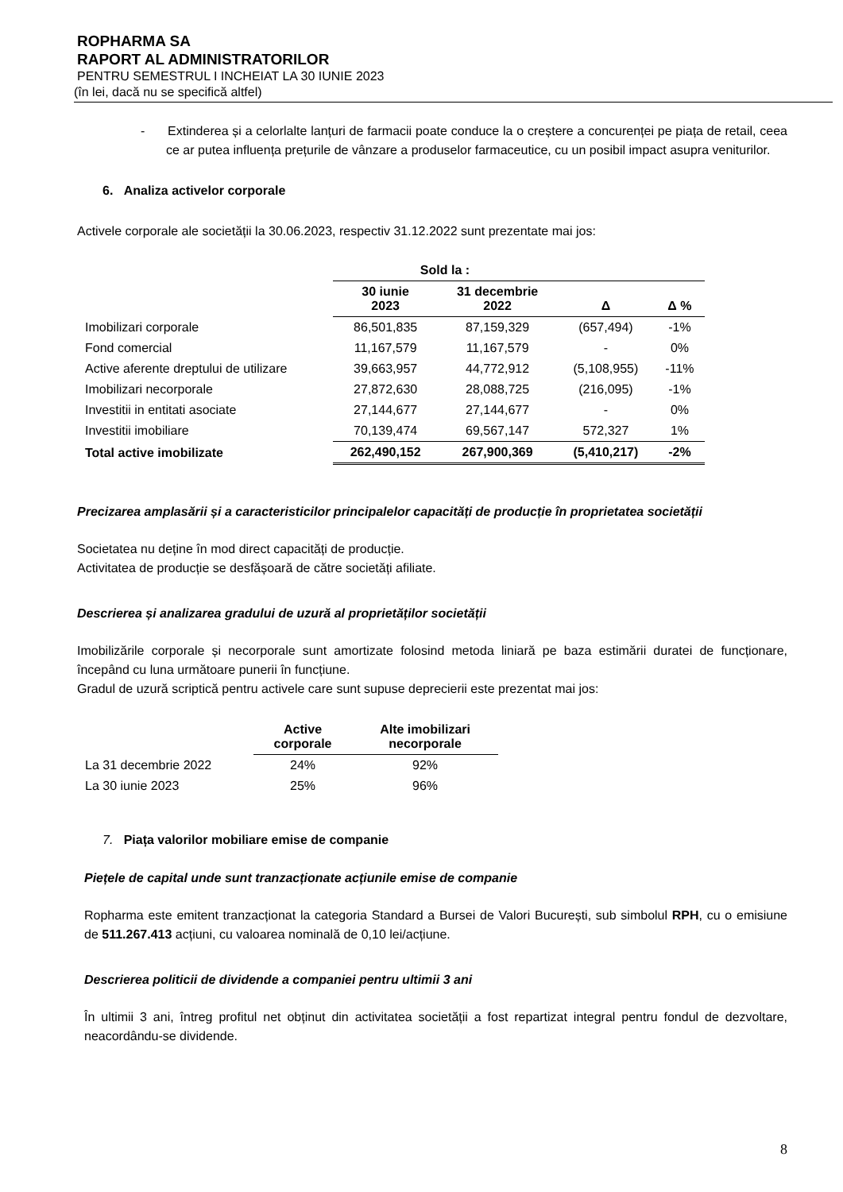ROPHARMA SA
RAPORT AL ADMINISTRATORILOR
PENTRU SEMESTRUL I INCHEIAT LA 30 IUNIE 2023
(în lei, dacă nu se specifică altfel)
- Extinderea și a celorlalte lanțuri de farmacii poate conduce la o creștere a concurenței pe piața de retail, ceea ce ar putea influența prețurile de vânzare a produselor farmaceutice, cu un posibil impact asupra veniturilor.
6. Analiza activelor corporale
Activele corporale ale societății la 30.06.2023, respectiv 31.12.2022 sunt prezentate mai jos:
| | Sold la : | | | |
| --- | --- | --- | --- | --- |
| | 30 iunie 2023 | 31 decembrie 2022 | Δ | Δ % |
| Imobilizari corporale | 86,501,835 | 87,159,329 | (657,494) | -1% |
| Fond comercial | 11,167,579 | 11,167,579 | - | 0% |
| Active aferente dreptului de utilizare | 39,663,957 | 44,772,912 | (5,108,955) | -11% |
| Imobilizari necorporale | 27,872,630 | 28,088,725 | (216,095) | -1% |
| Investitii in entitati asociate | 27,144,677 | 27,144,677 | - | 0% |
| Investitii imobiliare | 70,139,474 | 69,567,147 | 572,327 | 1% |
| Total active imobilizate | 262,490,152 | 267,900,369 | (5,410,217) | -2% |
Precizarea amplasării și a caracteristicilor principalelor capacități de producție în proprietatea societății
Societatea nu deține în mod direct capacități de producție.
Activitatea de producție se desfășoară de către societăți afiliate.
Descrierea și analizarea gradului de uzură al proprietăților societății
Imobilizările corporale și necorporale sunt amortizate folosind metoda liniară pe baza estimării duratei de funcționare, începând cu luna următoare punerii în funcțiune.
Gradul de uzură scriptică pentru activele care sunt supuse deprecierii este prezentat mai jos:
| | Active corporale | Alte imobilizari necorporale |
| --- | --- | --- |
| La 31 decembrie 2022 | 24% | 92% |
| La 30 iunie 2023 | 25% | 96% |
7. Piața valorilor mobiliare emise de companie
Piețele de capital unde sunt tranzacționate acțiunile emise de companie
Ropharma este emitent tranzacționat la categoria Standard a Bursei de Valori București, sub simbolul RPH, cu o emisiune de 511.267.413 acțiuni, cu valoarea nominală de 0,10 lei/acțiune.
Descrierea politicii de dividende a companiei pentru ultimii 3 ani
În ultimii 3 ani, întreg profitul net obținut din activitatea societății a fost repartizat integral pentru fondul de dezvoltare, neacordându-se dividende.
8